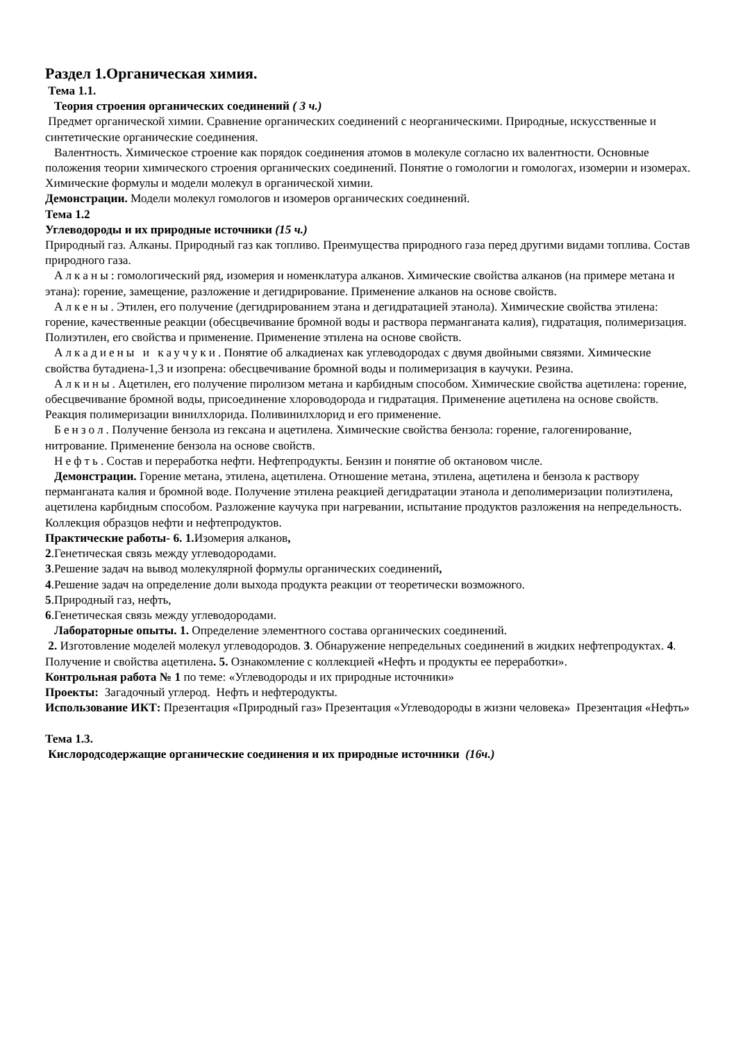Раздел 1.Органическая химия.
Тема 1.1.
Теория строения органических соединений ( 3 ч.)
Предмет органической химии. Сравнение органических соединений с неорганическими. Природные, искусственные и синтетические органические соединения.
Валентность. Химическое строение как порядок соединения атомов в молекуле согласно их валентности. Основные положения теории химического строения органических соединений. Понятие о гомологии и гомологах, изомерии и изомерах. Химические формулы и модели молекул в органической химии.
Демонстрации. Модели молекул гомологов и изомеров органических соединений.
Тема 1.2
Углеводороды и их природные источники (15 ч.)
Природный газ. Алканы. Природный газ как топливо. Преимущества природного газа перед другими видами топлива. Состав природного газа.
Алканы: гомологический ряд, изомерия и номенклатура алканов. Химические свойства алканов (на примере метана и этана): горение, замещение, разложение и дегидрирование. Применение алканов на основе свойств.
Алкены. Этилен, его получение (дегидрированием этана и дегидратацией этанола). Химические свойства этилена: горение, качественные реакции (обесцвечивание бромной воды и раствора перманганата калия), гидратация, полимеризация. Полиэтилен, его свойства и применение. Применение этилена на основе свойств.
Алкадиены и каучуки. Понятие об алкадиенах как углеводородах с двумя двойными связями. Химические свойства бутадиена-1,3 и изопрена: обесцвечивание бромной воды и полимеризация в каучуки. Резина.
Алкины. Ацетилен, его получение пиролизом метана и карбидным способом. Химические свойства ацетилена: горение, обесцвечивание бромной воды, присоединение хлороводорода и гидратация. Применение ацетилена на основе свойств. Реакция полимеризации винилхлорида. Поливинилхлорид и его применение.
Бензол. Получение бензола из гексана и ацетилена. Химические свойства бензола: горение, галогенирование, нитрование. Применение бензола на основе свойств.
Нефть. Состав и переработка нефти. Нефтепродукты. Бензин и понятие об октановом числе.
Демонстрации. Горение метана, этилена, ацетилена. Отношение метана, этилена, ацетилена и бензола к раствору перманганата калия и бромной воде. Получение этилена реакцией дегидратации этанола и деполимеризации полиэтилена, ацетилена карбидным способом. Разложение каучука при нагревании, испытание продуктов разложения на непредельность. Коллекция образцов нефти и нефтепродуктов.
Практические работы- 6. 1. Изомерия алканов,
2.Генетическая связь между углеводородами.
3.Решение задач на вывод молекулярной формулы органических соединений,
4.Решение задач на определение доли выхода продукта реакции от теоретически возможного.
5.Природный газ, нефть,
6.Генетическая связь между углеводородами.
Лабораторные опыты. 1. Определение элементного состава органических соединений.
2. Изготовление моделей молекул углеводородов. 3. Обнаружение непредельных соединений в жидких нефтепродуктах. 4. Получение и свойства ацетилена. 5. Ознакомление с коллекцией «Нефть и продукты ее переработки».
Контрольная работа № 1 по теме: «Углеводороды и их природные источники»
Проекты: Загадочный углерод. Нефть и нефтеродукты.
Использование ИКТ: Презентация «Природный газ» Презентация «Углеводороды в жизни человека» Презентация «Нефть»
Тема 1.3.
Кислородсодержащие органические соединения и их природные источники (16ч.)